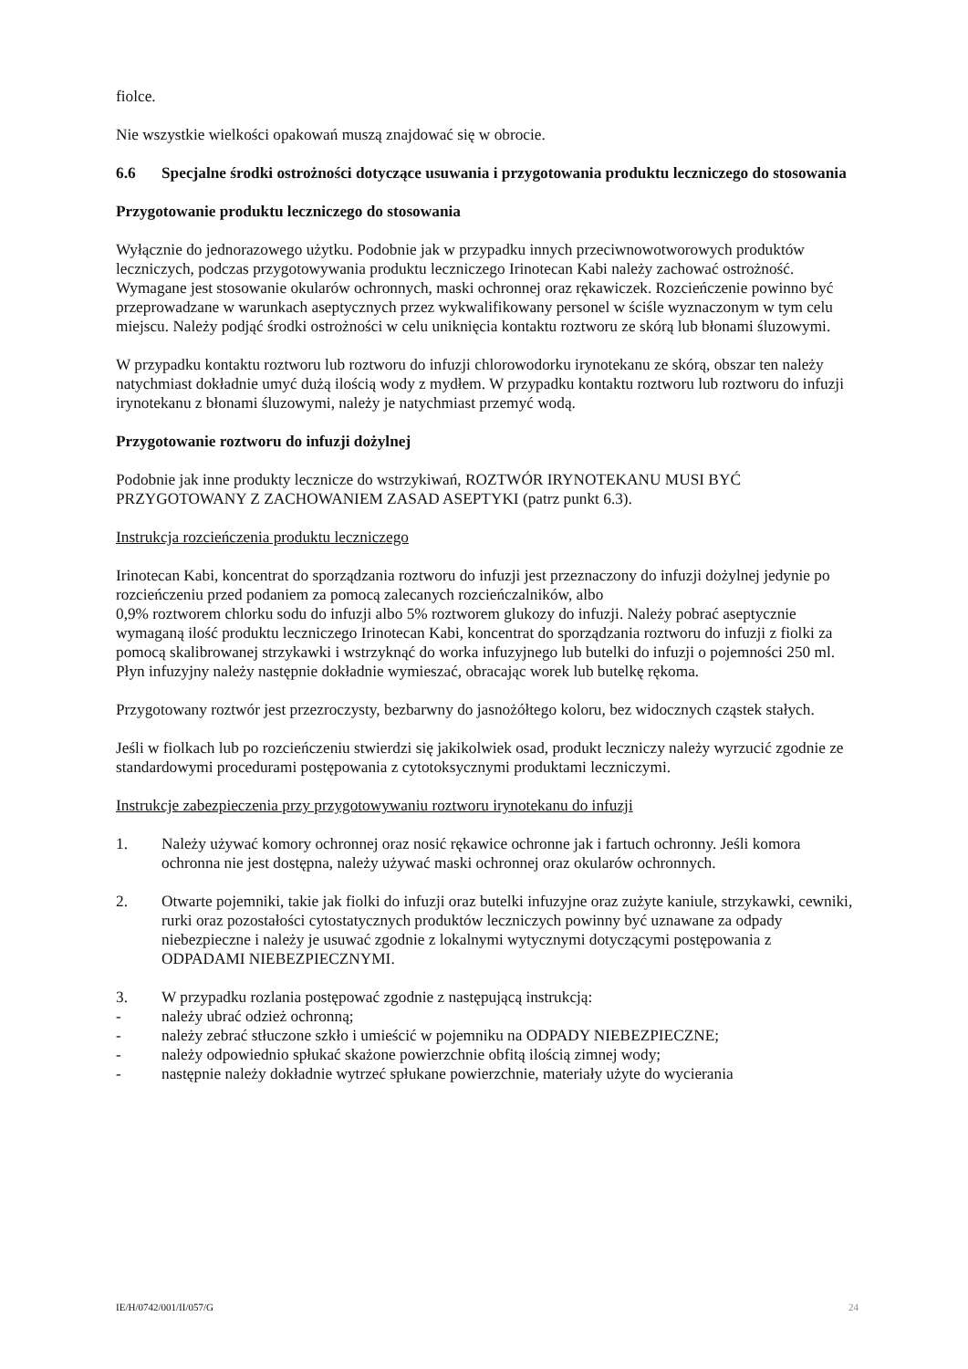fiolce.
Nie wszystkie wielkości opakowań muszą znajdować się w obrocie.
6.6 Specjalne środki ostrożności dotyczące usuwania i przygotowania produktu leczniczego do stosowania
Przygotowanie produktu leczniczego do stosowania
Wyłącznie do jednorazowego użytku. Podobnie jak w przypadku innych przeciwnowotworowych produktów leczniczych, podczas przygotowywania produktu leczniczego Irinotecan Kabi należy zachować ostrożność. Wymagane jest stosowanie okularów ochronnych, maski ochronnej oraz rękawiczek. Rozcieńczenie powinno być przeprowadzane w warunkach aseptycznych przez wykwalifikowany personel w ściśle wyznaczonym w tym celu miejscu. Należy podjąć środki ostrożności w celu uniknięcia kontaktu roztworu ze skórą lub błonami śluzowymi.
W przypadku kontaktu roztworu lub roztworu do infuzji chlorowodorku irynotekanu ze skórą, obszar ten należy natychmiast dokładnie umyć dużą ilością wody z mydłem. W przypadku kontaktu roztworu lub roztworu do infuzji irynotekanu z błonami śluzowymi, należy je natychmiast przemyć wodą.
Przygotowanie roztworu do infuzji dożylnej
Podobnie jak inne produkty lecznicze do wstrzykiwań, ROZTWÓR IRYNOTEKANU MUSI BYĆ PRZYGOTOWANY Z ZACHOWANIEM ZASAD ASEPTYKI (patrz punkt 6.3).
Instrukcja rozcieńczenia produktu leczniczego
Irinotecan Kabi, koncentrat do sporządzania roztworu do infuzji jest przeznaczony do infuzji dożylnej jedynie po rozcieńczeniu przed podaniem za pomocą zalecanych rozcieńczalników, albo
0,9% roztworem chlorku sodu do infuzji albo 5% roztworem glukozy do infuzji. Należy pobrać aseptycznie wymaganą ilość produktu leczniczego Irinotecan Kabi, koncentrat do sporządzania roztworu do infuzji z fiolki za pomocą skalibrowanej strzykawki i wstrzyknąć do worka infuzyjnego lub butelki do infuzji o pojemności 250 ml. Płyn infuzyjny należy następnie dokładnie wymieszać, obracając worek lub butelkę rękoma.
Przygotowany roztwór jest przezroczysty, bezbarwny do jasnożółtego koloru, bez widocznych cząstek stałych.
Jeśli w fiolkach lub po rozcieńczeniu stwierdzi się jakikolwiek osad, produkt leczniczy należy wyrzucić zgodnie ze standardowymi procedurami postępowania z cytotoksycznymi produktami leczniczymi.
Instrukcje zabezpieczenia przy przygotowywaniu roztworu irynotekanu do infuzji
1. Należy używać komory ochronnej oraz nosić rękawice ochronne jak i fartuch ochronny. Jeśli komora ochronna nie jest dostępna, należy używać maski ochronnej oraz okularów ochronnych.
2. Otwarte pojemniki, takie jak fiolki do infuzji oraz butelki infuzyjne oraz zużyte kaniule, strzykawki, cewniki, rurki oraz pozostałości cytostatycznych produktów leczniczych powinny być uznawane za odpady niebezpieczne i należy je usuwać zgodnie z lokalnymi wytycznymi dotyczącymi postępowania z ODPADAMI NIEBEZPIECZNYMI.
3. W przypadku rozlania postępować zgodnie z następującą instrukcją:
- należy ubrać odzież ochronną;
- należy zebrać stłuczone szkło i umieścić w pojemniku na ODPADY NIEBEZPIECZNE;
- należy odpowiednio spłukać skażone powierzchnie obfitą ilością zimnej wody;
- następnie należy dokładnie wytrzeć spłukane powierzchnie, materiały użyte do wycierania
IE/H/0742/001/II/057/G 24